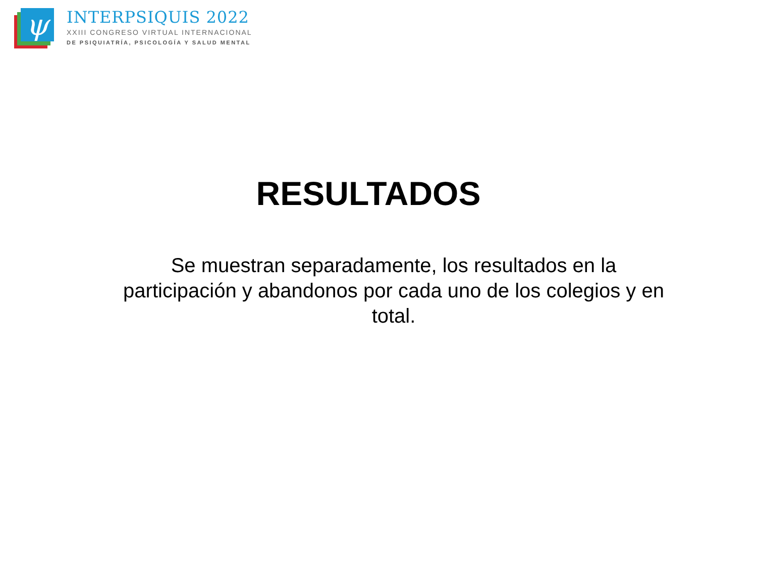ψ
INTERPSIQUIS 2022
XXIII CONGRESO VIRTUAL INTERNACIONAL
DE PSIQUIATRÍA, PSICOLOGÍA Y SALUD MENTAL
RESULTADOS
Se muestran separadamente, los resultados en la participación y abandonos por cada uno de los colegios y en total.